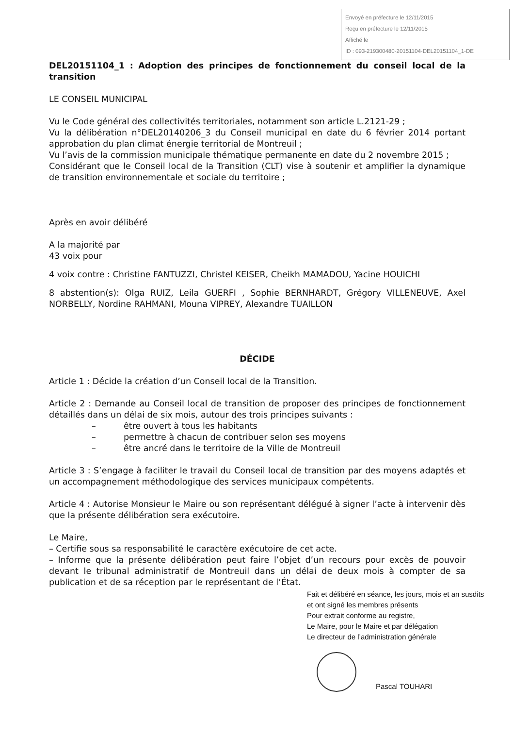Envoyé en préfecture le 12/11/2015
Reçu en préfecture le 12/11/2015
Affiché le
ID : 093-219300480-20151104-DEL20151104_1-DE
DEL20151104_1 : Adoption des principes de fonctionnement du conseil local de la transition
LE CONSEIL MUNICIPAL
Vu le Code général des collectivités territoriales, notamment son article L.2121-29 ;
Vu la délibération n°DEL20140206_3 du Conseil municipal en date du 6 février 2014 portant approbation du plan climat énergie territorial de Montreuil ;
Vu l’avis de la commission municipale thématique permanente en date du 2 novembre 2015 ;
Considérant que le Conseil local de la Transition (CLT) vise à soutenir et amplifier la dynamique de transition environnementale et sociale du territoire ;
Après en avoir délibéré
A la majorité par
43 voix pour
4 voix contre : Christine FANTUZZI, Christel KEISER, Cheikh MAMADOU, Yacine HOUICHI
8 abstention(s): Olga RUIZ, Leila GUERFI , Sophie BERNHARDT, Grégory VILLENEUVE, Axel NORBELLY, Nordine RAHMANI, Mouna VIPREY, Alexandre TUAILLON
DÉCIDE
Article 1 : Décide la création d’un Conseil local de la Transition.
Article 2 : Demande au Conseil local de transition de proposer des principes de fonctionnement détaillés dans un délai de six mois, autour des trois principes suivants :
– être ouvert à tous les habitants
– permettre à chacun de contribuer selon ses moyens
– être ancré dans le territoire de la Ville de Montreuil
Article 3 : S’engage à faciliter le travail du Conseil local de transition par des moyens adaptés et un accompagnement méthodologique des services municipaux compétents.
Article 4 : Autorise Monsieur le Maire ou son représentant délégué à signer l’acte à intervenir dès que la présente délibération sera exécutoire.
Le Maire,
– Certifie sous sa responsabilité le caractère exécutoire de cet acte.
– Informe que la présente délibération peut faire l’objet d’un recours pour excès de pouvoir devant le tribunal administratif de Montreuil dans un délai de deux mois à compter de sa publication et de sa réception par le représentant de l’État.
Fait et délibéré en séance, les jours, mois et an susdits
et ont signé les membres présents
Pour extrait conforme au registre,
Le Maire, pour le Maire et par délégation
Le directeur de l’administration générale
Pascal TOUHARI